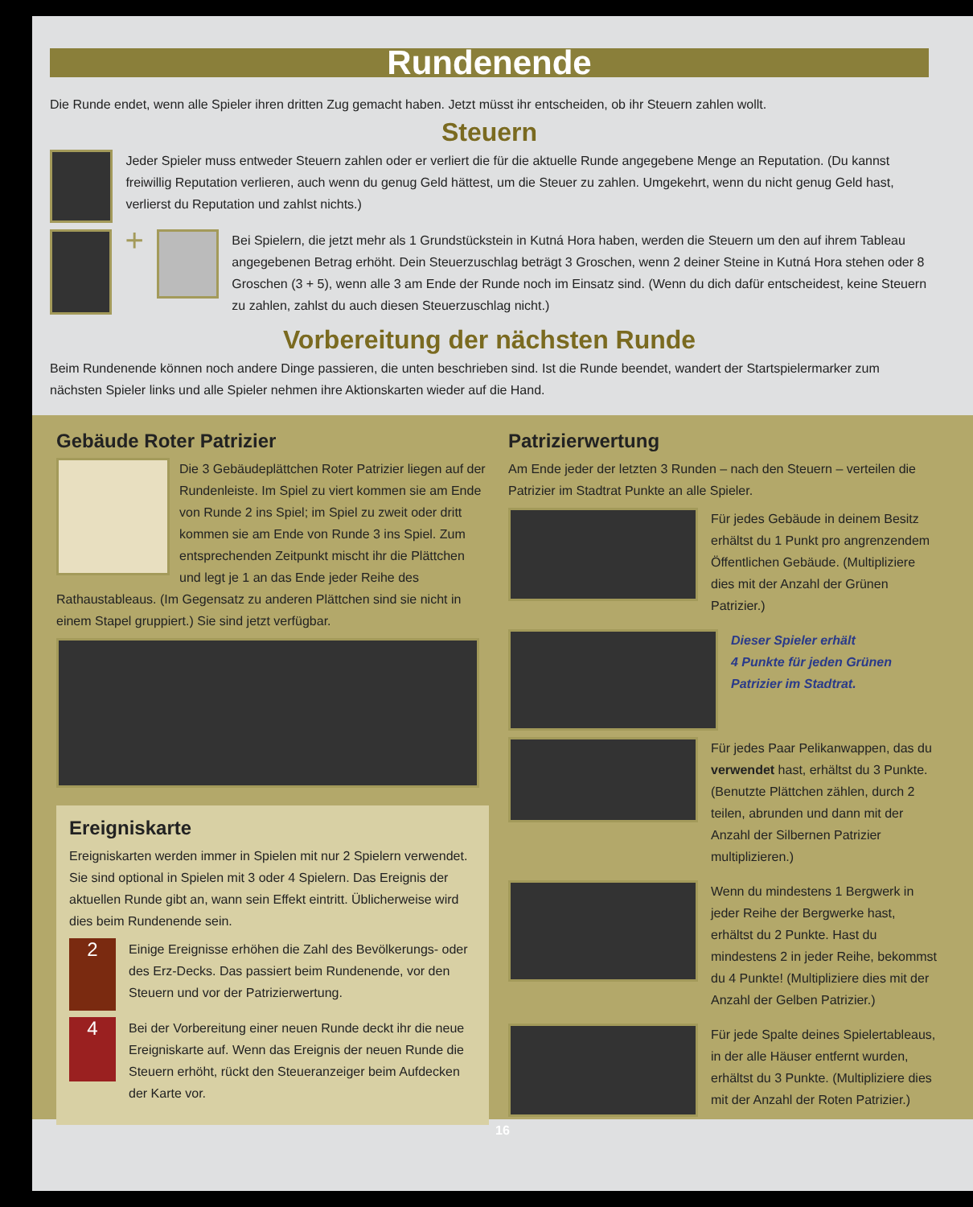Rundenende
Die Runde endet, wenn alle Spieler ihren dritten Zug gemacht haben. Jetzt müsst ihr entscheiden, ob ihr Steuern zahlen wollt.
Steuern
Jeder Spieler muss entweder Steuern zahlen oder er verliert die für die aktuelle Runde angegebene Menge an Reputation. (Du kannst freiwillig Reputation verlieren, auch wenn du genug Geld hättest, um die Steuer zu zahlen. Umgekehrt, wenn du nicht genug Geld hast, verlierst du Reputation und zahlst nichts.)
+
Bei Spielern, die jetzt mehr als 1 Grundstückstein in Kutná Hora haben, werden die Steuern um den auf ihrem Tableau angegebenen Betrag erhöht. Dein Steuerzuschlag beträgt 3 Groschen, wenn 2 deiner Steine in Kutná Hora stehen oder 8 Groschen (3 + 5), wenn alle 3 am Ende der Runde noch im Einsatz sind. (Wenn du dich dafür entscheidest, keine Steuern zu zahlen, zahlst du auch diesen Steuerzuschlag nicht.)
Vorbereitung der nächsten Runde
Beim Rundenende können noch andere Dinge passieren, die unten beschrieben sind. Ist die Runde beendet, wandert der Startspielermarker zum nächsten Spieler links und alle Spieler nehmen ihre Aktionskarten wieder auf die Hand.
Gebäude Roter Patrizier
Die 3 Gebäudeplättchen Roter Patrizier liegen auf der Rundenleiste. Im Spiel zu viert kommen sie am Ende von Runde 2 ins Spiel; im Spiel zu zweit oder dritt kommen sie am Ende von Runde 3 ins Spiel. Zum entsprechenden Zeitpunkt mischt ihr die Plättchen und legt je 1 an das Ende jeder Reihe des Rathaustableaus. (Im Gegensatz zu anderen Plättchen sind sie nicht in einem Stapel gruppiert.) Sie sind jetzt verfügbar.
Ereigniskarte
Ereigniskarten werden immer in Spielen mit nur 2 Spielern verwendet. Sie sind optional in Spielen mit 3 oder 4 Spielern. Das Ereignis der aktuellen Runde gibt an, wann sein Effekt eintritt. Üblicherweise wird dies beim Rundenende sein.
2
Einige Ereignisse erhöhen die Zahl des Bevölkerungs- oder des Erz-Decks. Das passiert beim Rundenende, vor den Steuern und vor der Patrizierwertung.
4
Bei der Vorbereitung einer neuen Runde deckt ihr die neue Ereigniskarte auf. Wenn das Ereignis der neuen Runde die Steuern erhöht, rückt den Steueranzeiger beim Aufdecken der Karte vor.
Patrizierwertung
Am Ende jeder der letzten 3 Runden – nach den Steuern – verteilen die Patrizier im Stadtrat Punkte an alle Spieler.
Für jedes Gebäude in deinem Besitz erhältst du 1 Punkt pro angrenzendem Öffentlichen Gebäude. (Multipliziere dies mit der Anzahl der Grünen Patrizier.)
Dieser Spieler erhält
4 Punkte für jeden Grünen
Patrizier im Stadtrat.
Für jedes Paar Pelikanwappen, das du verwendet hast, erhältst du 3 Punkte. (Benutzte Plättchen zählen, durch 2 teilen, abrunden und dann mit der Anzahl der Silbernen Patrizier multiplizieren.)
Wenn du mindestens 1 Bergwerk in jeder Reihe der Bergwerke hast, erhältst du 2 Punkte. Hast du mindestens 2 in jeder Reihe, bekommst du 4 Punkte! (Multipliziere dies mit der Anzahl der Gelben Patrizier.)
Für jede Spalte deines Spielertableaus, in der alle Häuser entfernt wurden, erhältst du 3 Punkte. (Multipliziere dies mit der Anzahl der Roten Patrizier.)
16